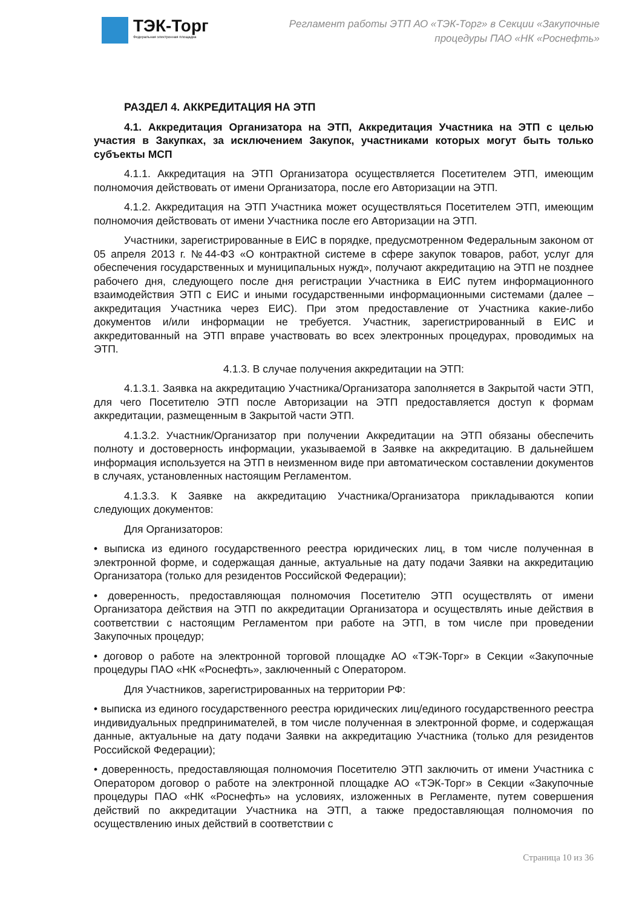ТЭК-Торг
Федеральная электронная площадка
Регламент работы ЭТП АО «ТЭК-Торг» в Секции «Закупочные
процедуры ПАО «НК «Роснефть»
РАЗДЕЛ 4. АККРЕДИТАЦИЯ НА ЭТП
4.1. Аккредитация Организатора на ЭТП, Аккредитация Участника на ЭТП с целью участия в Закупках, за исключением Закупок, участниками которых могут быть только субъекты МСП
4.1.1. Аккредитация на ЭТП Организатора осуществляется Посетителем ЭТП, имеющим полномочия действовать от имени Организатора, после его Авторизации на ЭТП.
4.1.2. Аккредитация на ЭТП Участника может осуществляться Посетителем ЭТП, имеющим полномочия действовать от имени Участника после его Авторизации на ЭТП.
Участники, зарегистрированные в ЕИС в порядке, предусмотренном Федеральным законом от 05 апреля 2013 г. №44-ФЗ «О контрактной системе в сфере закупок товаров, работ, услуг для обеспечения государственных и муниципальных нужд», получают аккредитацию на ЭТП не позднее рабочего дня, следующего после дня регистрации Участника в ЕИС путем информационного взаимодействия ЭТП с ЕИС и иными государственными информационными системами (далее – аккредитация Участника через ЕИС). При этом предоставление от Участника какие-либо документов и/или информации не требуется. Участник, зарегистрированный в ЕИС и аккредитованный на ЭТП вправе участвовать во всех электронных процедурах, проводимых на ЭТП.
4.1.3. В случае получения аккредитации на ЭТП:
4.1.3.1. Заявка на аккредитацию Участника/Организатора заполняется в Закрытой части ЭТП, для чего Посетителю ЭТП после Авторизации на ЭТП предоставляется доступ к формам аккредитации, размещенным в Закрытой части ЭТП.
4.1.3.2. Участник/Организатор при получении Аккредитации на ЭТП обязаны обеспечить полноту и достоверность информации, указываемой в Заявке на аккредитацию. В дальнейшем информация используется на ЭТП в неизменном виде при автоматическом составлении документов в случаях, установленных настоящим Регламентом.
4.1.3.3. К Заявке на аккредитацию Участника/Организатора прикладываются копии следующих документов:
Для Организаторов:
• выписка из единого государственного реестра юридических лиц, в том числе полученная в электронной форме, и содержащая данные, актуальные на дату подачи Заявки на аккредитацию Организатора (только для резидентов Российской Федерации);
• доверенность, предоставляющая полномочия Посетителю ЭТП осуществлять от имени Организатора действия на ЭТП по аккредитации Организатора и осуществлять иные действия в соответствии с настоящим Регламентом при работе на ЭТП, в том числе при проведении Закупочных процедур;
• договор о работе на электронной торговой площадке АО «ТЭК-Торг» в Секции «Закупочные процедуры ПАО «НК «Роснефть», заключенный с Оператором.
Для Участников, зарегистрированных на территории РФ:
• выписка из единого государственного реестра юридических лиц/единого государственного реестра индивидуальных предпринимателей, в том числе полученная в электронной форме, и содержащая данные, актуальные на дату подачи Заявки на аккредитацию Участника (только для резидентов Российской Федерации);
• доверенность, предоставляющая полномочия Посетителю ЭТП заключить от имени Участника с Оператором договор о работе на электронной площадке АО «ТЭК-Торг» в Секции «Закупочные процедуры ПАО «НК «Роснефть» на условиях, изложенных в Регламенте, путем совершения действий по аккредитации Участника на ЭТП, а также предоставляющая полномочия по осуществлению иных действий в соответствии с
Страница 10 из 36